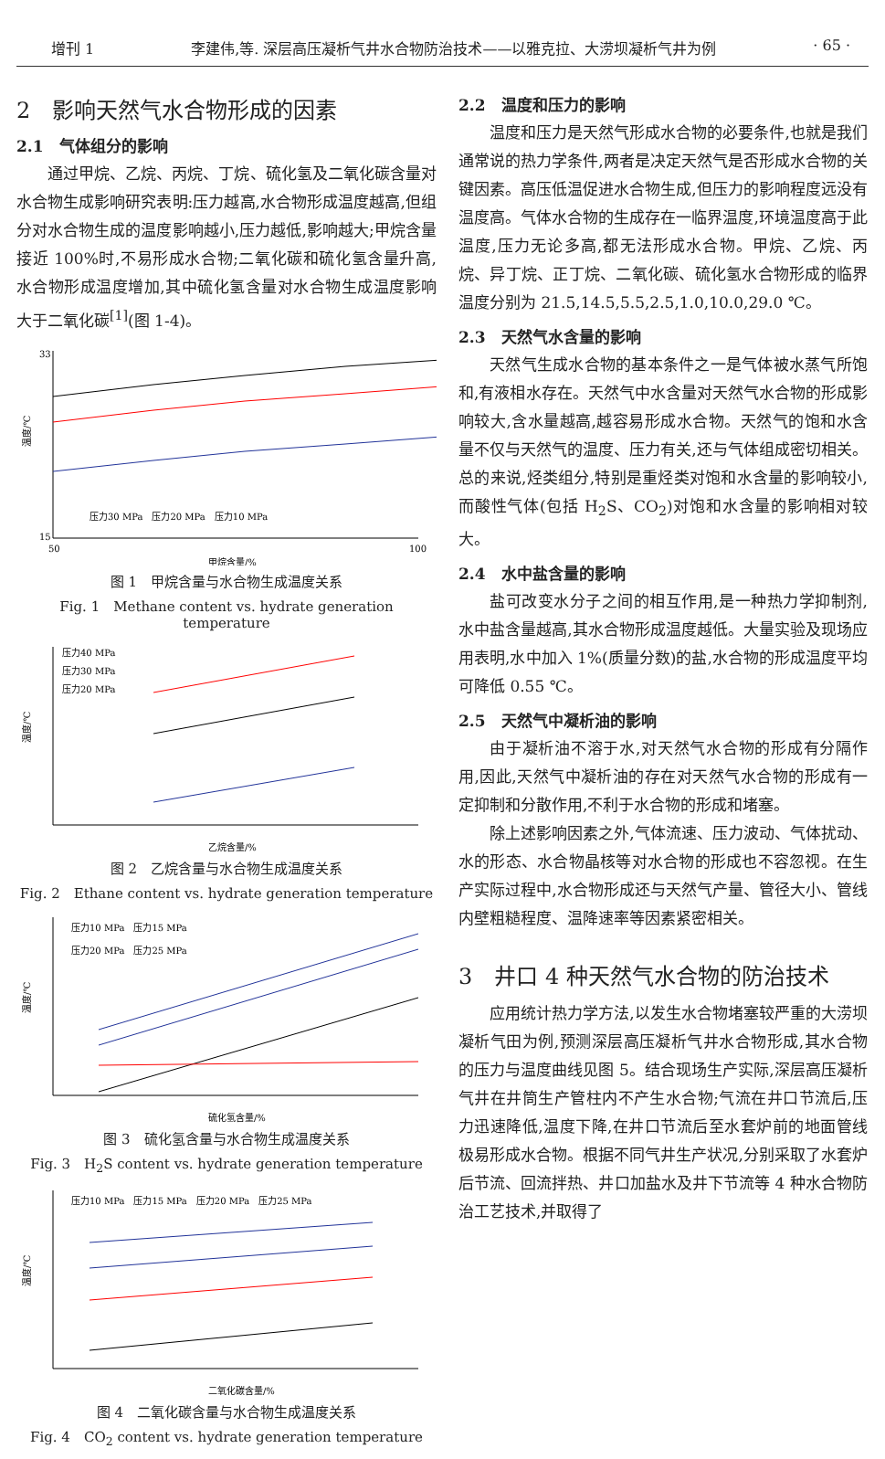增刊 1 李建伟,等. 深层高压凝析气井水合物防治技术——以雅克拉、大涝坝凝析气井为例 · 65 ·
2　影响天然气水合物形成的因素
2.1　气体组分的影响
通过甲烷、乙烷、丙烷、丁烷、硫化氢及二氧化碳含量对水合物生成影响研究表明:压力越高,水合物形成温度越高,但组分对水合物生成的温度影响越小,压力越低,影响越大;甲烷含量接近 100%时,不易形成水合物;二氧化碳和硫化氢含量升高,水合物形成温度增加,其中硫化氢含量对水合物生成温度影响大于二氧化碳<sup>[1]</sup>(图 1-4)。
温度/℃
33
15
50
100
甲烷含量/%
压力30 MPa　压力20 MPa　压力10 MPa
图 1　甲烷含量与水合物生成温度关系
Fig. 1　Methane content vs. hydrate generation temperature
温度/℃
压力40 MPa
压力30 MPa
压力20 MPa
乙烷含量/%
图 2　乙烷含量与水合物生成温度关系
Fig. 2　Ethane content vs. hydrate generation temperature
温度/℃
压力10 MPa　压力15 MPa
压力20 MPa　压力25 MPa
硫化氢含量/%
图 3　硫化氢含量与水合物生成温度关系
Fig. 3　H<sub>2</sub>S content vs. hydrate generation temperature
温度/℃
压力10 MPa　压力15 MPa　压力20 MPa　压力25 MPa
二氧化碳含量/%
图 4　二氧化碳含量与水合物生成温度关系
Fig. 4　CO<sub>2</sub> content vs. hydrate generation temperature
2.2　温度和压力的影响
温度和压力是天然气形成水合物的必要条件,也就是我们通常说的热力学条件,两者是决定天然气是否形成水合物的关键因素。高压低温促进水合物生成,但压力的影响程度远没有温度高。气体水合物的生成存在一临界温度,环境温度高于此温度,压力无论多高,都无法形成水合物。甲烷、乙烷、丙烷、异丁烷、正丁烷、二氧化碳、硫化氢水合物形成的临界温度分别为 21.5,14.5,5.5,2.5,1.0,10.0,29.0 ℃。
2.3　天然气水含量的影响
天然气生成水合物的基本条件之一是气体被水蒸气所饱和,有液相水存在。天然气中水含量对天然气水合物的形成影响较大,含水量越高,越容易形成水合物。天然气的饱和水含量不仅与天然气的温度、压力有关,还与气体组成密切相关。总的来说,烃类组分,特别是重烃类对饱和水含量的影响较小,而酸性气体(包括 H<sub>2</sub>S、CO<sub>2</sub>)对饱和水含量的影响相对较大。
2.4　水中盐含量的影响
盐可改变水分子之间的相互作用,是一种热力学抑制剂,水中盐含量越高,其水合物形成温度越低。大量实验及现场应用表明,水中加入 1%(质量分数)的盐,水合物的形成温度平均可降低 0.55 ℃。
2.5　天然气中凝析油的影响
由于凝析油不溶于水,对天然气水合物的形成有分隔作用,因此,天然气中凝析油的存在对天然气水合物的形成有一定抑制和分散作用,不利于水合物的形成和堵塞。
除上述影响因素之外,气体流速、压力波动、气体扰动、水的形态、水合物晶核等对水合物的形成也不容忽视。在生产实际过程中,水合物形成还与天然气产量、管径大小、管线内壁粗糙程度、温降速率等因素紧密相关。
3　井口 4 种天然气水合物的防治技术
应用统计热力学方法,以发生水合物堵塞较严重的大涝坝凝析气田为例,预测深层高压凝析气井水合物形成,其水合物的压力与温度曲线见图 5。结合现场生产实际,深层高压凝析气井在井筒生产管柱内不产生水合物;气流在井口节流后,压力迅速降低,温度下降,在井口节流后至水套炉前的地面管线极易形成水合物。根据不同气井生产状况,分别采取了水套炉后节流、回流拌热、井口加盐水及井下节流等 4 种水合物防治工艺技术,并取得了